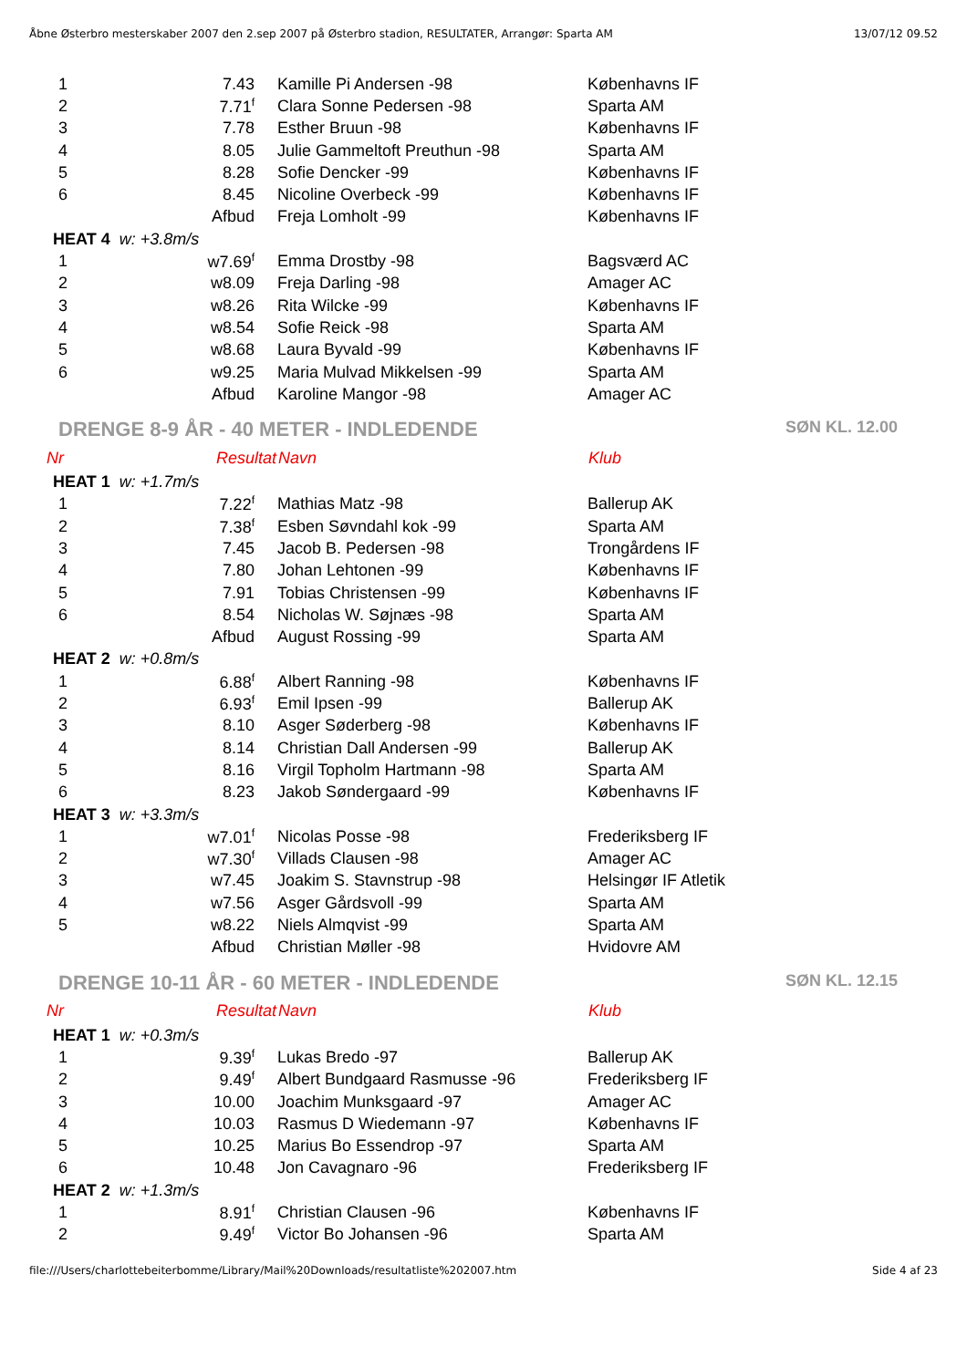Åbne Østerbro mesterskaber 2007 den 2.sep 2007 på Østerbro stadion, RESULTATER, Arrangør: Sparta AM 13/07/12 09.52
| 1 | 7.43 | Kamille Pi Andersen -98 | Københavns IF |
| 2 | 7.71<sup>f</sup> | Clara Sonne Pedersen -98 | Sparta AM |
| 3 | 7.78 | Esther Bruun -98 | Københavns IF |
| 4 | 8.05 | Julie Gammeltoft Preuthun -98 | Sparta AM |
| 5 | 8.28 | Sofie Dencker -99 | Københavns IF |
| 6 | 8.45 | Nicoline Overbeck -99 | Københavns IF |
| | Afbud | Freja Lomholt -99 | Københavns IF |
| HEAT 4 w: +3.8m/s | | | |
| 1 | w7.69<sup>f</sup> | Emma Drostby -98 | Bagsværd AC |
| 2 | w8.09 | Freja Darling -98 | Amager AC |
| 3 | w8.26 | Rita Wilcke -99 | Københavns IF |
| 4 | w8.54 | Sofie Reick -98 | Sparta AM |
| 5 | w8.68 | Laura Byvald -99 | Københavns IF |
| 6 | w9.25 | Maria Mulvad Mikkelsen -99 | Sparta AM |
| | Afbud | Karoline Mangor -98 | Amager AC |
DRENGE 8-9 ÅR - 40 METER - INDLEDENDE SØN KL. 12.00
| Nr | Resultat | Navn | Klub |
| --- | --- | --- | --- |
| HEAT 1 w: +1.7m/s | | | |
| 1 | 7.22<sup>f</sup> | Mathias Matz -98 | Ballerup AK |
| 2 | 7.38<sup>f</sup> | Esben Søvndahl kok -99 | Sparta AM |
| 3 | 7.45 | Jacob B. Pedersen -98 | Trongårdens IF |
| 4 | 7.80 | Johan Lehtonen -99 | Københavns IF |
| 5 | 7.91 | Tobias Christensen -99 | Københavns IF |
| 6 | 8.54 | Nicholas W. Søjnæs -98 | Sparta AM |
| | Afbud | August Rossing -99 | Sparta AM |
| HEAT 2 w: +0.8m/s | | | |
| 1 | 6.88<sup>f</sup> | Albert Ranning -98 | Københavns IF |
| 2 | 6.93<sup>f</sup> | Emil Ipsen -99 | Ballerup AK |
| 3 | 8.10 | Asger Søderberg -98 | Københavns IF |
| 4 | 8.14 | Christian Dall Andersen -99 | Ballerup AK |
| 5 | 8.16 | Virgil Topholm Hartmann -98 | Sparta AM |
| 6 | 8.23 | Jakob Søndergaard -99 | Københavns IF |
| HEAT 3 w: +3.3m/s | | | |
| 1 | w7.01<sup>f</sup> | Nicolas Posse -98 | Frederiksberg IF |
| 2 | w7.30<sup>f</sup> | Villads Clausen -98 | Amager AC |
| 3 | w7.45 | Joakim S. Stavnstrup -98 | Helsingør IF Atletik |
| 4 | w7.56 | Asger Gårdsvoll -99 | Sparta AM |
| 5 | w8.22 | Niels Almqvist -99 | Sparta AM |
| | Afbud | Christian Møller -98 | Hvidovre AM |
DRENGE 10-11 ÅR - 60 METER - INDLEDENDE SØN KL. 12.15
| Nr | Resultat | Navn | Klub |
| --- | --- | --- | --- |
| HEAT 1 w: +0.3m/s | | | |
| 1 | 9.39<sup>f</sup> | Lukas Bredo -97 | Ballerup AK |
| 2 | 9.49<sup>f</sup> | Albert Bundgaard Rasmusse -96 | Frederiksberg IF |
| 3 | 10.00 | Joachim Munksgaard -97 | Amager AC |
| 4 | 10.03 | Rasmus D Wiedemann -97 | Københavns IF |
| 5 | 10.25 | Marius Bo Essendrop -97 | Sparta AM |
| 6 | 10.48 | Jon Cavagnaro -96 | Frederiksberg IF |
| HEAT 2 w: +1.3m/s | | | |
| 1 | 8.91<sup>f</sup> | Christian Clausen -96 | Københavns IF |
| 2 | 9.49<sup>f</sup> | Victor Bo Johansen -96 | Sparta AM |
file:///Users/charlottebeiterbomme/Library/Mail%20Downloads/resultatliste%202007.htm Side 4 af 23